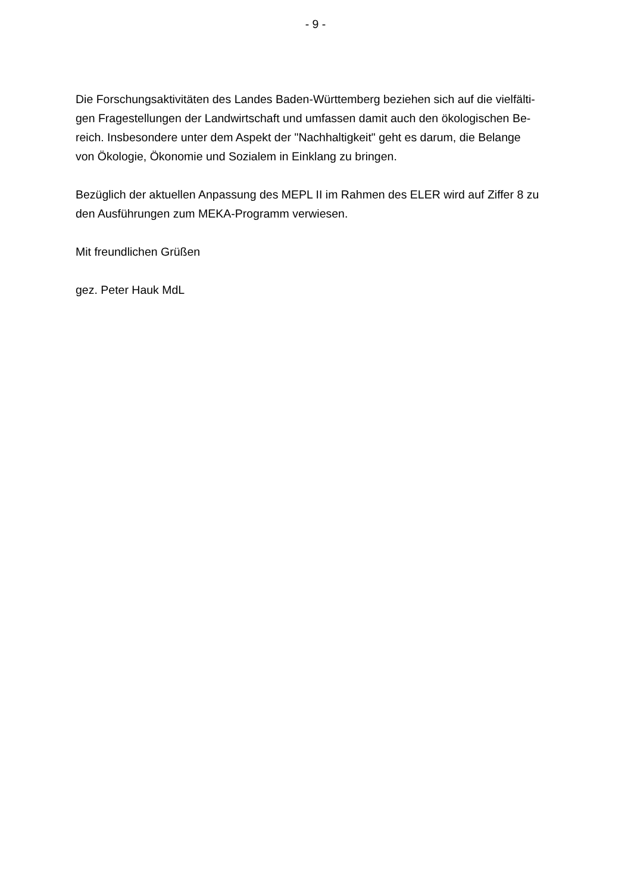- 9 -
Die Forschungsaktivitäten des Landes Baden-Württemberg beziehen sich auf die vielfälti-
gen Fragestellungen der Landwirtschaft und umfassen damit auch den ökologischen Be-
reich. Insbesondere unter dem Aspekt der "Nachhaltigkeit" geht es darum, die Belange
von Ökologie, Ökonomie und Sozialem in Einklang zu bringen.
Bezüglich der aktuellen Anpassung des MEPL II im Rahmen des ELER wird auf Ziffer 8 zu
den Ausführungen zum MEKA-Programm verwiesen.
Mit freundlichen Grüßen
gez. Peter Hauk MdL